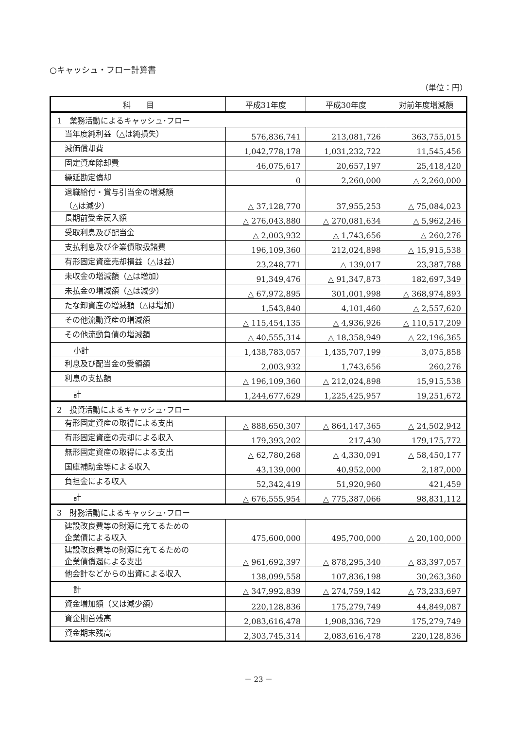○キャッシュ・フロー計算書
（単位：円）
| 科 目 | 平成31年度 | 平成30年度 | 対前年度増減額 |
| --- | --- | --- | --- |
| 1 業務活動によるキャッシュ･フロー | | | |
| 当年度純利益（△は純損失） | 576,836,741 | 213,081,726 | 363,755,015 |
| 減価償却費 | 1,042,778,178 | 1,031,232,722 | 11,545,456 |
| 固定資産除却費 | 46,075,617 | 20,657,197 | 25,418,420 |
| 繰延勘定償却 | 0 | 2,260,000 | △ 2,260,000 |
| 退職給付・賞与引当金の増減額 （△は減少） | △ 37,128,770 | 37,955,253 | △ 75,084,023 |
| 長期前受金戻入額 | △ 276,043,880 | △ 270,081,634 | △ 5,962,246 |
| 受取利息及び配当金 | △ 2,003,932 | △ 1,743,656 | △ 260,276 |
| 支払利息及び企業債取扱諸費 | 196,109,360 | 212,024,898 | △ 15,915,538 |
| 有形固定資産売却損益（△は益） | 23,248,771 | △ 139,017 | 23,387,788 |
| 未収金の増減額（△は増加） | 91,349,476 | △ 91,347,873 | 182,697,349 |
| 未払金の増減額（△は減少） | △ 67,972,895 | 301,001,998 | △ 368,974,893 |
| たな卸資産の増減額（△は増加） | 1,543,840 | 4,101,460 | △ 2,557,620 |
| その他流動資産の増減額 | △ 115,454,135 | △ 4,936,926 | △ 110,517,209 |
| その他流動負債の増減額 | △ 40,555,314 | △ 18,358,949 | △ 22,196,365 |
| 小計 | 1,438,783,057 | 1,435,707,199 | 3,075,858 |
| 利息及び配当金の受領額 | 2,003,932 | 1,743,656 | 260,276 |
| 利息の支払額 | △ 196,109,360 | △ 212,024,898 | 15,915,538 |
| 計 | 1,244,677,629 | 1,225,425,957 | 19,251,672 |
| 2 投資活動によるキャッシュ･フロー | | | |
| 有形固定資産の取得による支出 | △ 888,650,307 | △ 864,147,365 | △ 24,502,942 |
| 有形固定資産の売却による収入 | 179,393,202 | 217,430 | 179,175,772 |
| 無形固定資産の取得による支出 | △ 62,780,268 | △ 4,330,091 | △ 58,450,177 |
| 国庫補助金等による収入 | 43,139,000 | 40,952,000 | 2,187,000 |
| 負担金による収入 | 52,342,419 | 51,920,960 | 421,459 |
| 計 | △ 676,555,954 | △ 775,387,066 | 98,831,112 |
| 3 財務活動によるキャッシュ･フロー | | | |
| 建設改良費等の財源に充てるための 企業債による収入 | 475,600,000 | 495,700,000 | △ 20,100,000 |
| 建設改良費等の財源に充てるための 企業債償還による支出 | △ 961,692,397 | △ 878,295,340 | △ 83,397,057 |
| 他会計などからの出資による収入 | 138,099,558 | 107,836,198 | 30,263,360 |
| 計 | △ 347,992,839 | △ 274,759,142 | △ 73,233,697 |
| 資金増加額（又は減少額） | 220,128,836 | 175,279,749 | 44,849,087 |
| 資金期首残高 | 2,083,616,478 | 1,908,336,729 | 175,279,749 |
| 資金期末残高 | 2,303,745,314 | 2,083,616,478 | 220,128,836 |
－ 23 －